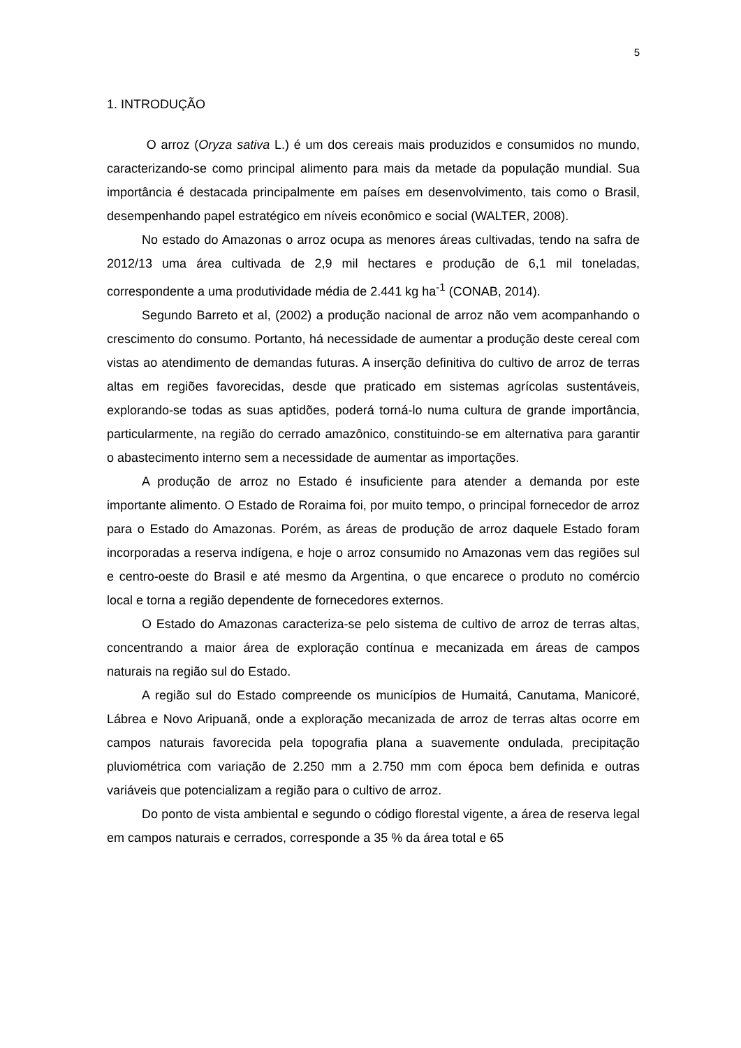5
1. INTRODUÇÃO
O arroz (Oryza sativa L.) é um dos cereais mais produzidos e consumidos no mundo, caracterizando-se como principal alimento para mais da metade da população mundial. Sua importância é destacada principalmente em países em desenvolvimento, tais como o Brasil, desempenhando papel estratégico em níveis econômico e social (WALTER, 2008).
No estado do Amazonas o arroz ocupa as menores áreas cultivadas, tendo na safra de 2012/13 uma área cultivada de 2,9 mil hectares e produção de 6,1 mil toneladas, correspondente a uma produtividade média de 2.441 kg ha<sup>-1</sup> (CONAB, 2014).
Segundo Barreto et al, (2002) a produção nacional de arroz não vem acompanhando o crescimento do consumo. Portanto, há necessidade de aumentar a produção deste cereal com vistas ao atendimento de demandas futuras. A inserção definitiva do cultivo de arroz de terras altas em regiões favorecidas, desde que praticado em sistemas agrícolas sustentáveis, explorando-se todas as suas aptidões, poderá torná-lo numa cultura de grande importância, particularmente, na região do cerrado amazônico, constituindo-se em alternativa para garantir o abastecimento interno sem a necessidade de aumentar as importações.
A produção de arroz no Estado é insuficiente para atender a demanda por este importante alimento. O Estado de Roraima foi, por muito tempo, o principal fornecedor de arroz para o Estado do Amazonas. Porém, as áreas de produção de arroz daquele Estado foram incorporadas a reserva indígena, e hoje o arroz consumido no Amazonas vem das regiões sul e centro-oeste do Brasil e até mesmo da Argentina, o que encarece o produto no comércio local e torna a região dependente de fornecedores externos.
O Estado do Amazonas caracteriza-se pelo sistema de cultivo de arroz de terras altas, concentrando a maior área de exploração contínua e mecanizada em áreas de campos naturais na região sul do Estado.
A região sul do Estado compreende os municípios de Humaitá, Canutama, Manicoré, Lábrea e Novo Aripuanã, onde a exploração mecanizada de arroz de terras altas ocorre em campos naturais favorecida pela topografia plana a suavemente ondulada, precipitação pluviométrica com variação de 2.250 mm a 2.750 mm com época bem definida e outras variáveis que potencializam a região para o cultivo de arroz.
Do ponto de vista ambiental e segundo o código florestal vigente, a área de reserva legal em campos naturais e cerrados, corresponde a 35 % da área total e 65